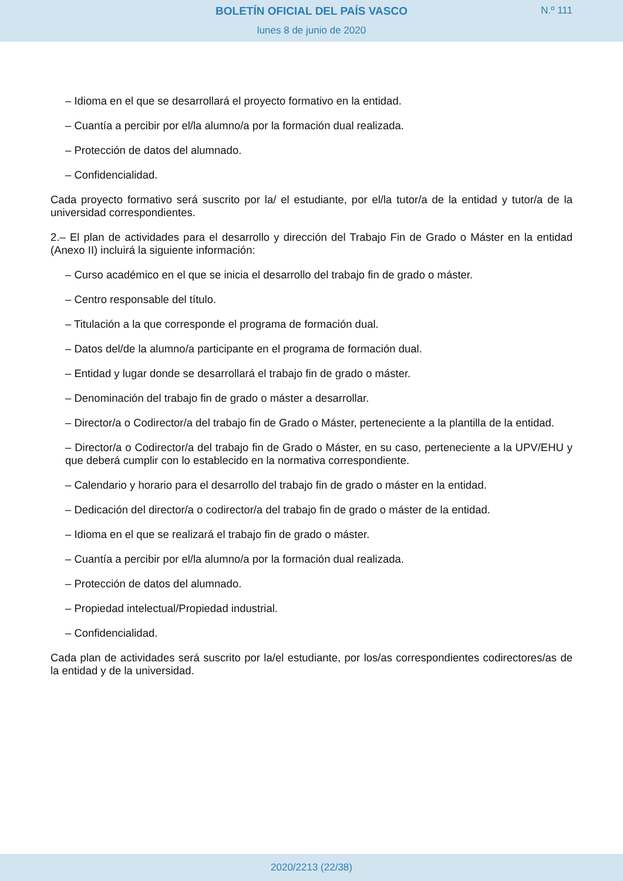BOLETÍN OFICIAL DEL PAÍS VASCO
N.º 111
lunes 8 de junio de 2020
– Idioma en el que se desarrollará el proyecto formativo en la entidad.
– Cuantía a percibir por el/la alumno/a por la formación dual realizada.
– Protección de datos del alumnado.
– Confidencialidad.
Cada proyecto formativo será suscrito por la/ el estudiante, por el/la tutor/a de la entidad y tutor/a de la universidad correspondientes.
2.– El plan de actividades para el desarrollo y dirección del Trabajo Fin de Grado o Máster en la entidad (Anexo II) incluirá la siguiente información:
– Curso académico en el que se inicia el desarrollo del trabajo fin de grado o máster.
– Centro responsable del título.
– Titulación a la que corresponde el programa de formación dual.
– Datos del/de la alumno/a participante en el programa de formación dual.
– Entidad y lugar donde se desarrollará el trabajo fin de grado o máster.
– Denominación del trabajo fin de grado o máster a desarrollar.
– Director/a o Codirector/a del trabajo fin de Grado o Máster, perteneciente a la plantilla de la entidad.
– Director/a o Codirector/a del trabajo fin de Grado o Máster, en su caso, perteneciente a la UPV/EHU y que deberá cumplir con lo establecido en la normativa correspondiente.
– Calendario y horario para el desarrollo del trabajo fin de grado o máster en la entidad.
– Dedicación del director/a o codirector/a del trabajo fin de grado o máster de la entidad.
– Idioma en el que se realizará el trabajo fin de grado o máster.
– Cuantía a percibir por el/la alumno/a por la formación dual realizada.
– Protección de datos del alumnado.
– Propiedad intelectual/Propiedad industrial.
– Confidencialidad.
Cada plan de actividades será suscrito por la/el estudiante, por los/as correspondientes codirectores/as de la entidad y de la universidad.
2020/2213 (22/38)